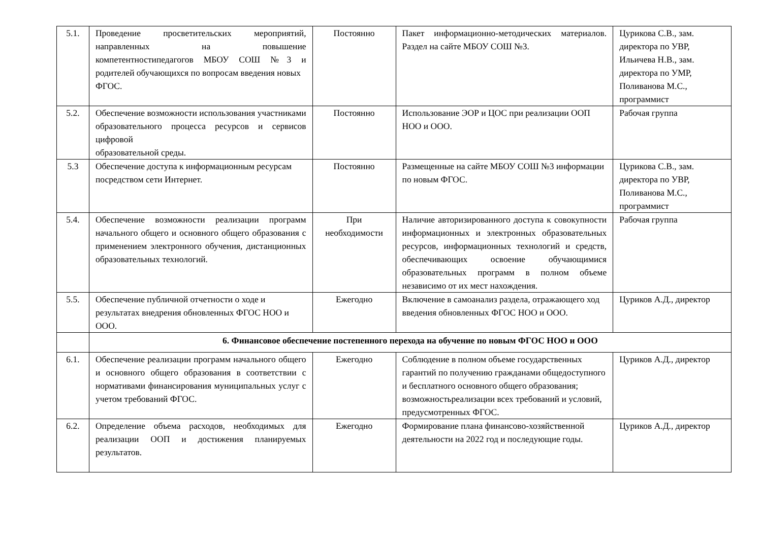| 5.1. | Проведение просветительских мероприятий, направленных на повышение компетентностипедагогов МБОУ СОШ №3 и родителей обучающихся по вопросам введения новых ФГОС. | Постоянно | Пакет информационно-методических материалов. Раздел на сайте МБОУ СОШ №3. | Цурикова С.В., зам. директора по УВР, Ильичева Н.В., зам. директора по УМР, Поливанова М.С., программист |
| 5.2. | Обеспечение возможности использования участниками образовательного процесса ресурсов и сервисов цифровой образовательной среды. | Постоянно | Использование ЭОР и ЦОС при реализации ООП НОО и ООО. | Рабочая группа |
| 5.3 | Обеспечение доступа к информационным ресурсам посредством сети Интернет. | Постоянно | Размещенные на сайте МБОУ СОШ №3 информации по новым ФГОС. | Цурикова С.В., зам. директора по УВР, Поливанова М.С., программист |
| 5.4. | Обеспечение возможности реализации программ начального общего и основного общего образования с применением электронного обучения, дистанционных образовательных технологий. | При необходимости | Наличие авторизированного доступа к совокупности информационных и электронных образовательных ресурсов, информационных технологий и средств, обеспечивающих освоение обучающимися образовательных программ в полном объеме независимо от их мест нахождения. | Рабочая группа |
| 5.5. | Обеспечение публичной отчетности о ходе и результатах внедрения обновленных ФГОС НОО и ООО. | Ежегодно | Включение в самоанализ раздела, отражающего ход введения обновленных ФГОС НОО и ООО. | Цуриков А.Д., директор |
| | 6. Финансовое обеспечение постепенного перехода на обучение по новым ФГОС НОО и ООО | | | |
| 6.1. | Обеспечение реализации программ начального общего и основного общего образования в соответствии с нормативами финансирования муниципальных услуг с учетом требований ФГОС. | Ежегодно | Соблюдение в полном объеме государственных гарантий по получению гражданами общедоступного и бесплатного основного общего образования; возможностьреализации всех требований и условий, предусмотренных ФГОС. | Цуриков А.Д., директор |
| 6.2. | Определение объема расходов, необходимых для реализации ООП и достижения планируемых результатов. | Ежегодно | Формирование плана финансово-хозяйственной деятельности на 2022 год и последующие годы. | Цуриков А.Д., директор |